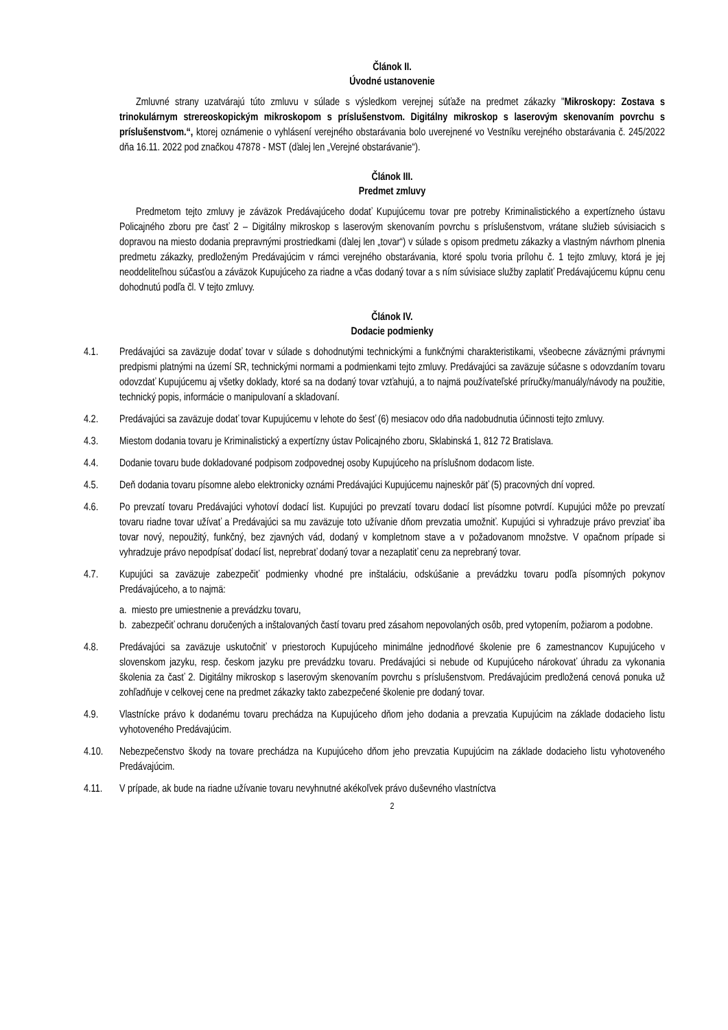Článok II.
Úvodné ustanovenie
Zmluvné strany uzatvárajú túto zmluvu v súlade s výsledkom verejnej súťaže na predmet zákazky "Mikroskopy: Zostava s trinokulárnym strereoskopickým mikroskopom s príslušenstvom. Digitálny mikroskop s laserovým skenovaním povrchu s príslušenstvom.“, ktorej oznámenie o vyhlásení verejného obstarávania bolo uverejnené vo Vestníku verejného obstarávania č. 245/2022 dňa 16.11. 2022 pod značkou 47878 - MST (ďalej len „Verejné obstarávanie“).
Článok III.
Predmet zmluvy
Predmetom tejto zmluvy je záväzok Predávajúceho dodať Kupujúcemu tovar pre potreby Kriminalistického a expertízneho ústavu Policajného zboru pre časť 2 – Digitálny mikroskop s laserovým skenovaním povrchu s príslušenstvom, vrátane služieb súvisiacich s dopravou na miesto dodania prepravnými prostriedkami (ďalej len „tovar“) v súlade s opisom predmetu zákazky a vlastným návrhom plnenia predmetu zákazky, predloženým Predávajúcim v rámci verejného obstarávania, ktoré spolu tvoria prílohu č. 1 tejto zmluvy, ktorá je jej neoddeliteľnou súčasťou a záväzok Kupujúceho za riadne a včas dodaný tovar a s ním súvisiace služby zaplatiť Predávajúcemu kúpnu cenu dohodnutú podľa čl. V tejto zmluvy.
Článok IV.
Dodacie podmienky
4.1. Predávajúci sa zaväzuje dodať tovar v súlade s dohodnutými technickými a funkčnými charakteristikami, všeobecne záväznými právnymi predpismi platnými na území SR, technickými normami a podmienkami tejto zmluvy. Predávajúci sa zaväzuje súčasne s odovzdaním tovaru odovzdať Kupujúcemu aj všetky doklady, ktoré sa na dodaný tovar vzťahujú, a to najmä používateľské príručky/manuály/návody na použitie, technický popis, informácie o manipulovaní a skladovaní.
4.2. Predávajúci sa zaväzuje dodať tovar Kupujúcemu v lehote do šesť (6) mesiacov odo dňa nadobudnutia účinnosti tejto zmluvy.
4.3. Miestom dodania tovaru je Kriminalistický a expertízny ústav Policajného zboru, Sklabinská 1, 812 72 Bratislava.
4.4. Dodanie tovaru bude dokladované podpisom zodpovednej osoby Kupujúceho na príslušnom dodacom liste.
4.5. Deň dodania tovaru písomne alebo elektronicky oznámi Predávajúci Kupujúcemu najneskôr päť (5) pracovných dní vopred.
4.6. Po prevzatí tovaru Predávajúci vyhotoví dodací list. Kupujúci po prevzatí tovaru dodací list písomne potvrdí. Kupujúci môže po prevzatí tovaru riadne tovar užívať a Predávajúci sa mu zaväzuje toto užívanie dňom prevzatia umožniť. Kupujúci si vyhradzuje právo prevziať iba tovar nový, nepoužitý, funkčný, bez zjavných vád, dodaný v kompletnom stave a v požadovanom množstve. V opačnom prípade si vyhradzuje právo nepodpísať dodací list, neprebrať dodaný tovar a nezaplatiť cenu za neprebraný tovar.
4.7. Kupujúci sa zaväzuje zabezpečiť podmienky vhodné pre inštaláciu, odskúšanie a prevádzku tovaru podľa písomných pokynov Predávajúceho, a to najmä:
a. miesto pre umiestnenie a prevádzku tovaru,
b. zabezpečiť ochranu doručených a inštalovaných častí tovaru pred zásahom nepovolaných osôb, pred vytopením, požiarom a podobne.
4.8. Predávajúci sa zaväzuje uskutočniť v priestoroch Kupujúceho minimálne jednodňové školenie pre 6 zamestnancov Kupujúceho v slovenskom jazyku, resp. českom jazyku pre prevádzku tovaru. Predávajúci si nebude od Kupujúceho nárokovať úhradu za vykonania školenia za časť 2. Digitálny mikroskop s laserovým skenovaním povrchu s príslušenstvom. Predávajúcim predložená cenová ponuka už zohľadňuje v celkovej cene na predmet zákazky takto zabezpečené školenie pre dodaný tovar.
4.9. Vlastnícke právo k dodanému tovaru prechádza na Kupujúceho dňom jeho dodania a prevzatia Kupujúcim na základe dodacieho listu vyhotoveného Predávajúcim.
4.10. Nebezpečenstvo škody na tovare prechádza na Kupujúceho dňom jeho prevzatia Kupujúcim na základe dodacieho listu vyhotoveného Predávajúcim.
4.11. V prípade, ak bude na riadne užívanie tovaru nevyhnutné akékoľvek právo duševného vlastníctva
2